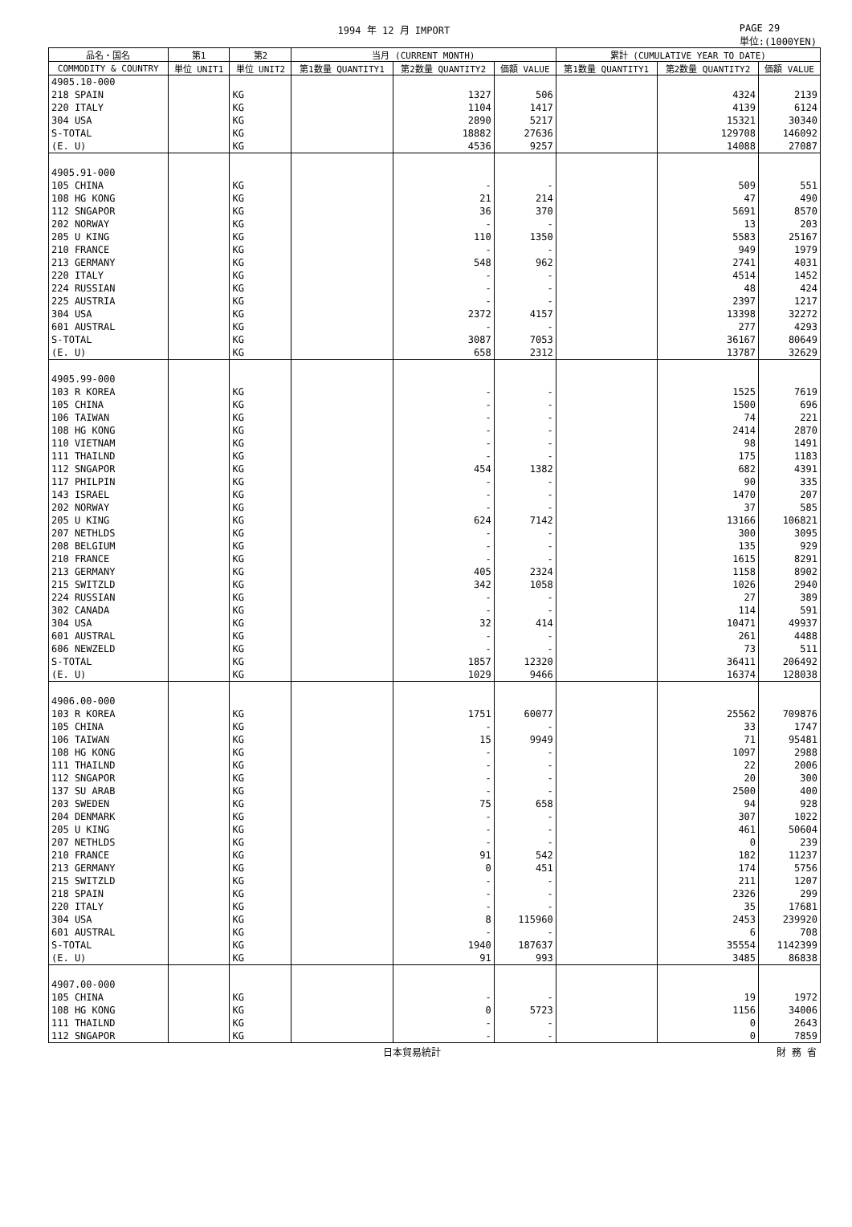1994 年 12 月 IMPORT PAGE 29
単位:(1000YEN)
| 品名・国名 | 第1 | 第2 | 当月 (CURRENT MONTH) | | | 累計 (CUMULATIVE YEAR TO DATE) | | |
| --- | --- | --- | --- | --- | --- | --- | --- | --- |
| COMMODITY & COUNTRY | 単位 UNIT1 | 単位 UNIT2 | 第1数量 QUANTITY1 | 第2数量 QUANTITY2 | 価額 VALUE | 第1数量 QUANTITY1 | 第2数量 QUANTITY2 | 価額 VALUE |
| 4905.10-000 | | | | | | | | |
| 218 SPAIN | | KG | | 1327 | 506 | | 4324 | 2139 |
| 220 ITALY | | KG | | 1104 | 1417 | | 4139 | 6124 |
| 304 USA | | KG | | 2890 | 5217 | | 15321 | 30340 |
| S-TOTAL | | KG | | 18882 | 27636 | | 129708 | 146092 |
| (E. U) | | KG | | 4536 | 9257 | | 14088 | 27087 |
| 4905.91-000 | | | | | | | | |
| 105 CHINA | | KG | | - | - | | 509 | 551 |
| 108 HG KONG | | KG | | 21 | 214 | | 47 | 490 |
| 112 SNGAPOR | | KG | | 36 | 370 | | 5691 | 8570 |
| 202 NORWAY | | KG | | - | - | | 13 | 203 |
| 205 U KING | | KG | | 110 | 1350 | | 5583 | 25167 |
| 210 FRANCE | | KG | | - | - | | 949 | 1979 |
| 213 GERMANY | | KG | | 548 | 962 | | 2741 | 4031 |
| 220 ITALY | | KG | | - | - | | 4514 | 1452 |
| 224 RUSSIAN | | KG | | - | - | | 48 | 424 |
| 225 AUSTRIA | | KG | | - | - | | 2397 | 1217 |
| 304 USA | | KG | | 2372 | 4157 | | 13398 | 32272 |
| 601 AUSTRAL | | KG | | - | - | | 277 | 4293 |
| S-TOTAL | | KG | | 3087 | 7053 | | 36167 | 80649 |
| (E. U) | | KG | | 658 | 2312 | | 13787 | 32629 |
| 4905.99-000 | | | | | | | | |
| 103 R KOREA | | KG | | - | - | | 1525 | 7619 |
| 105 CHINA | | KG | | - | - | | 1500 | 696 |
| 106 TAIWAN | | KG | | - | - | | 74 | 221 |
| 108 HG KONG | | KG | | - | - | | 2414 | 2870 |
| 110 VIETNAM | | KG | | - | - | | 98 | 1491 |
| 111 THAILND | | KG | | - | - | | 175 | 1183 |
| 112 SNGAPOR | | KG | | 454 | 1382 | | 682 | 4391 |
| 117 PHILPIN | | KG | | - | - | | 90 | 335 |
| 143 ISRAEL | | KG | | - | - | | 1470 | 207 |
| 202 NORWAY | | KG | | - | - | | 37 | 585 |
| 205 U KING | | KG | | 624 | 7142 | | 13166 | 106821 |
| 207 NETHLDS | | KG | | - | - | | 300 | 3095 |
| 208 BELGIUM | | KG | | - | - | | 135 | 929 |
| 210 FRANCE | | KG | | - | - | | 1615 | 8291 |
| 213 GERMANY | | KG | | 405 | 2324 | | 1158 | 8902 |
| 215 SWITZLD | | KG | | 342 | 1058 | | 1026 | 2940 |
| 224 RUSSIAN | | KG | | - | - | | 27 | 389 |
| 302 CANADA | | KG | | - | - | | 114 | 591 |
| 304 USA | | KG | | 32 | 414 | | 10471 | 49937 |
| 601 AUSTRAL | | KG | | - | - | | 261 | 4488 |
| 606 NEWZELD | | KG | | - | - | | 73 | 511 |
| S-TOTAL | | KG | | 1857 | 12320 | | 36411 | 206492 |
| (E. U) | | KG | | 1029 | 9466 | | 16374 | 128038 |
| 4906.00-000 | | | | | | | | |
| 103 R KOREA | | KG | | 1751 | 60077 | | 25562 | 709876 |
| 105 CHINA | | KG | | - | - | | 33 | 1747 |
| 106 TAIWAN | | KG | | 15 | 9949 | | 71 | 95481 |
| 108 HG KONG | | KG | | - | - | | 1097 | 2988 |
| 111 THAILND | | KG | | - | - | | 22 | 2006 |
| 112 SNGAPOR | | KG | | - | - | | 20 | 300 |
| 137 SU ARAB | | KG | | - | - | | 2500 | 400 |
| 203 SWEDEN | | KG | | 75 | 658 | | 94 | 928 |
| 204 DENMARK | | KG | | - | - | | 307 | 1022 |
| 205 U KING | | KG | | - | - | | 461 | 50604 |
| 207 NETHLDS | | KG | | - | - | | 0 | 239 |
| 210 FRANCE | | KG | | 91 | 542 | | 182 | 11237 |
| 213 GERMANY | | KG | | 0 | 451 | | 174 | 5756 |
| 215 SWITZLD | | KG | | - | - | | 211 | 1207 |
| 218 SPAIN | | KG | | - | - | | 2326 | 299 |
| 220 ITALY | | KG | | - | - | | 35 | 17681 |
| 304 USA | | KG | | 8 | 115960 | | 2453 | 239920 |
| 601 AUSTRAL | | KG | | - | - | | 6 | 708 |
| S-TOTAL | | KG | | 1940 | 187637 | | 35554 | 1142399 |
| (E. U) | | KG | | 91 | 993 | | 3485 | 86838 |
| 4907.00-000 | | | | | | | | |
| 105 CHINA | | KG | | - | - | | 19 | 1972 |
| 108 HG KONG | | KG | | 0 | 5723 | | 1156 | 34006 |
| 111 THAILND | | KG | | - | - | | 0 | 2643 |
| 112 SNGAPOR | | KG | | - | - | | 0 | 7859 |
日本貿易統計 財 務 省